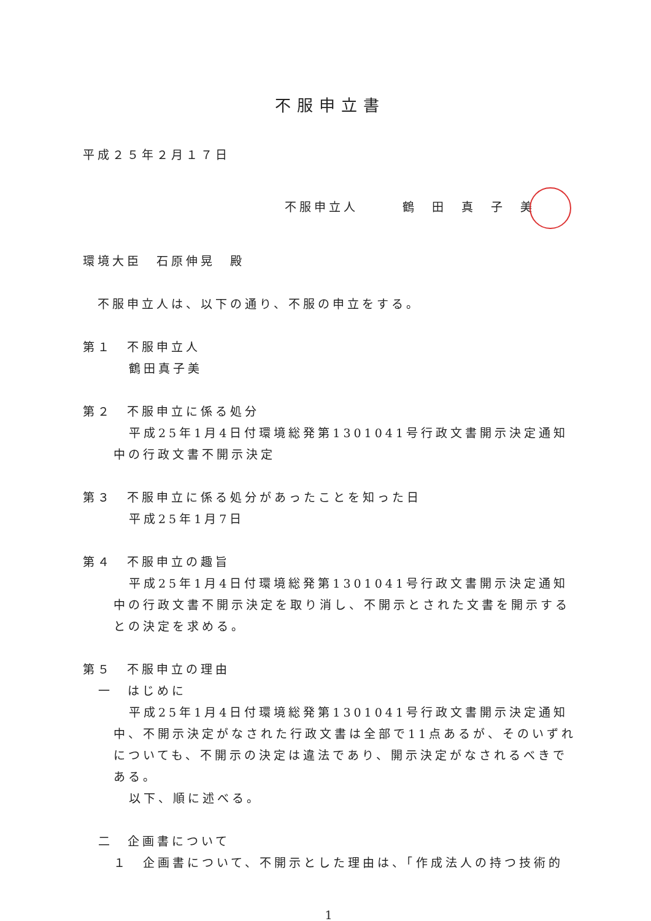不服申立書
平成２５年２月１７日
不服申立人　　　鶴　田　真　子　美
環境大臣　石原伸晃　殿
　不服申立人は、以下の通り、不服の申立をする。
第１　不服申立人
鶴田真子美
第２　不服申立に係る処分
平成25年1月4日付環境総発第1301041号行政文書開示決定通知中の行政文書不開示決定
第３　不服申立に係る処分があったことを知った日
平成25年1月7日
第４　不服申立の趣旨
平成25年1月4日付環境総発第1301041号行政文書開示決定通知中の行政文書不開示決定を取り消し、不開示とされた文書を開示するとの決定を求める。
第５　不服申立の理由
一　はじめに
平成25年1月4日付環境総発第1301041号行政文書開示決定通知中、不開示決定がなされた行政文書は全部で11点あるが、そのいずれについても、不開示の決定は違法であり、開示決定がなされるべきである。
以下、順に述べる。
二　企画書について
１　企画書について、不開示とした理由は、「作成法人の持つ技術的
1